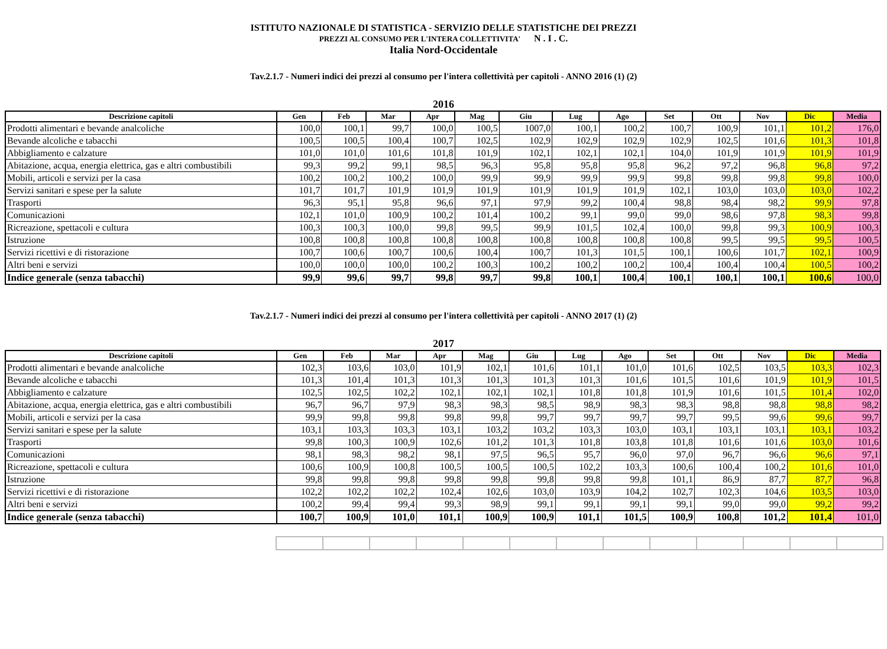ISTITUTO NAZIONALE DI STATISTICA - SERVIZIO DELLE STATISTICHE DEI PREZZI
PREZZI AL CONSUMO PER L'INTERA COLLETTIVITA' N . I . C.
Italia Nord-Occidentale
Tav.2.1.7 - Numeri indici dei prezzi al consumo per l'intera collettività per capitoli - ANNO 2016 (1) (2)
2016
| Descrizione capitoli | Gen | Feb | Mar | Apr | Mag | Giu | Lug | Ago | Set | Ott | Nov | Dic | Media |
| --- | --- | --- | --- | --- | --- | --- | --- | --- | --- | --- | --- | --- | --- |
| Prodotti alimentari e bevande analcoliche | 100,0 | 100,1 | 99,7 | 100,0 | 100,5 | 1007,0 | 100,1 | 100,2 | 100,7 | 100,9 | 101,1 | 101,2 | 176,0 |
| Bevande alcoliche e tabacchi | 100,5 | 100,5 | 100,4 | 100,7 | 102,5 | 102,9 | 102,9 | 102,9 | 102,9 | 102,5 | 101,6 | 101,3 | 101,8 |
| Abbigliamento e calzature | 101,0 | 101,0 | 101,6 | 101,8 | 101,9 | 102,1 | 102,1 | 102,1 | 104,0 | 101,9 | 101,9 | 101,9 | 101,9 |
| Abitazione, acqua, energia elettrica, gas e altri combustibili | 99,3 | 99,2 | 99,1 | 98,5 | 96,3 | 95,8 | 95,8 | 95,8 | 96,2 | 97,2 | 96,8 | 96,8 | 97,2 |
| Mobili, articoli e servizi per la casa | 100,2 | 100,2 | 100,2 | 100,0 | 99,9 | 99,9 | 99,9 | 99,9 | 99,8 | 99,8 | 99,8 | 99,8 | 100,0 |
| Servizi sanitari e spese per la salute | 101,7 | 101,7 | 101,9 | 101,9 | 101,9 | 101,9 | 101,9 | 101,9 | 102,1 | 103,0 | 103,0 | 103,0 | 102,2 |
| Trasporti | 96,3 | 95,1 | 95,8 | 96,6 | 97,1 | 97,9 | 99,2 | 100,4 | 98,8 | 98,4 | 98,2 | 99,9 | 97,8 |
| Comunicazioni | 102,1 | 101,0 | 100,9 | 100,2 | 101,4 | 100,2 | 99,1 | 99,0 | 99,0 | 98,6 | 97,8 | 98,3 | 99,8 |
| Ricreazione, spettacoli e cultura | 100,3 | 100,3 | 100,0 | 99,8 | 99,5 | 99,9 | 101,5 | 102,4 | 100,0 | 99,8 | 99,3 | 100,9 | 100,3 |
| Istruzione | 100,8 | 100,8 | 100,8 | 100,8 | 100,8 | 100,8 | 100,8 | 100,8 | 100,8 | 99,5 | 99,5 | 99,5 | 100,5 |
| Servizi ricettivi e di ristorazione | 100,7 | 100,6 | 100,7 | 100,6 | 100,4 | 100,7 | 101,3 | 101,5 | 100,1 | 100,6 | 101,7 | 102,1 | 100,9 |
| Altri beni e servizi | 100,0 | 100,0 | 100,0 | 100,2 | 100,3 | 100,2 | 100,2 | 100,2 | 100,4 | 100,4 | 100,4 | 100,5 | 100,2 |
| Indice generale (senza tabacchi) | 99,9 | 99,6 | 99,7 | 99,8 | 99,7 | 99,8 | 100,1 | 100,4 | 100,1 | 100,1 | 100,1 | 100,6 | 100,0 |
Tav.2.1.7 - Numeri indici dei prezzi al consumo per l'intera collettività per capitoli - ANNO 2017 (1) (2)
2017
| Descrizione capitoli | Gen | Feb | Mar | Apr | Mag | Giu | Lug | Ago | Set | Ott | Nov | Dic | Media |
| --- | --- | --- | --- | --- | --- | --- | --- | --- | --- | --- | --- | --- | --- |
| Prodotti alimentari e bevande analcoliche | 102,3 | 103,6 | 103,0 | 101,9 | 102,1 | 101,6 | 101,1 | 101,0 | 101,6 | 102,5 | 103,5 | 103,3 | 102,3 |
| Bevande alcoliche e tabacchi | 101,3 | 101,4 | 101,3 | 101,3 | 101,3 | 101,3 | 101,3 | 101,6 | 101,5 | 101,6 | 101,9 | 101,9 | 101,5 |
| Abbigliamento e calzature | 102,5 | 102,5 | 102,2 | 102,1 | 102,1 | 102,1 | 101,8 | 101,8 | 101,9 | 101,6 | 101,5 | 101,4 | 102,0 |
| Abitazione, acqua, energia elettrica, gas e altri combustibili | 96,7 | 96,7 | 97,9 | 98,3 | 98,3 | 98,5 | 98,9 | 98,3 | 98,3 | 98,8 | 98,8 | 98,8 | 98,2 |
| Mobili, articoli e servizi per la casa | 99,9 | 99,8 | 99,8 | 99,8 | 99,8 | 99,7 | 99,7 | 99,7 | 99,7 | 99,5 | 99,6 | 99,6 | 99,7 |
| Servizi sanitari e spese per la salute | 103,1 | 103,3 | 103,3 | 103,1 | 103,2 | 103,2 | 103,3 | 103,0 | 103,1 | 103,1 | 103,1 | 103,1 | 103,2 |
| Trasporti | 99,8 | 100,3 | 100,9 | 102,6 | 101,2 | 101,3 | 101,8 | 103,8 | 101,8 | 101,6 | 101,6 | 103,0 | 101,6 |
| Comunicazioni | 98,1 | 98,3 | 98,2 | 98,1 | 97,5 | 96,5 | 95,7 | 96,0 | 97,0 | 96,7 | 96,6 | 96,6 | 97,1 |
| Ricreazione, spettacoli e cultura | 100,6 | 100,9 | 100,8 | 100,5 | 100,5 | 100,5 | 102,2 | 103,3 | 100,6 | 100,4 | 100,2 | 101,6 | 101,0 |
| Istruzione | 99,8 | 99,8 | 99,8 | 99,8 | 99,8 | 99,8 | 99,8 | 99,8 | 101,1 | 86,9 | 87,7 | 87,7 | 96,8 |
| Servizi ricettivi e di ristorazione | 102,2 | 102,2 | 102,2 | 102,4 | 102,6 | 103,0 | 103,9 | 104,2 | 102,7 | 102,3 | 104,6 | 103,5 | 103,0 |
| Altri beni e servizi | 100,2 | 99,4 | 99,4 | 99,3 | 98,9 | 99,1 | 99,1 | 99,1 | 99,1 | 99,0 | 99,0 | 99,2 | 99,2 |
| Indice generale (senza tabacchi) | 100,7 | 100,9 | 101,0 | 101,1 | 100,9 | 100,9 | 101,1 | 101,5 | 100,9 | 100,8 | 101,2 | 101,4 | 101,0 |